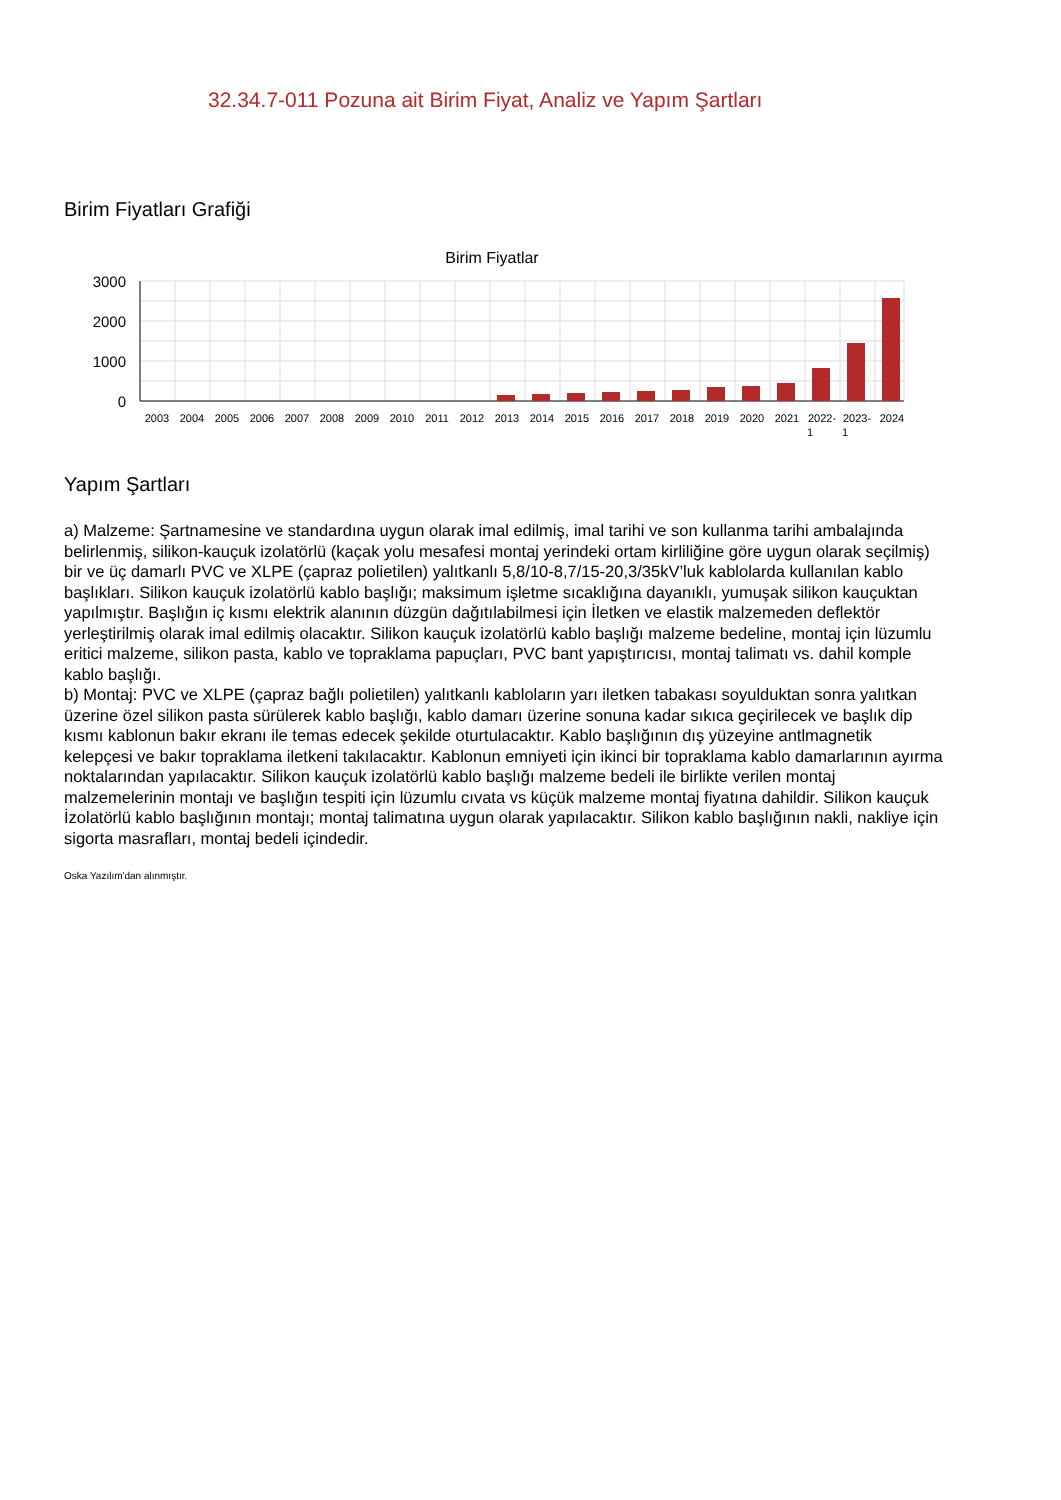32.34.7-011 Pozuna ait Birim Fiyat, Analiz ve Yapım Şartları
Birim Fiyatları Grafiği
Birim Fiyatlar
3000
2000
1000
0
2003
2004
2005
2006
2007
2008
2009
2010
2011
2012
2013
2014
2015
2016
2017
2018
2019
2020
2021
2022-
2023-
2024
1
1
Yapım Şartları
a) Malzeme: Şartnamesine ve standardına uygun olarak imal edilmiş, imal tarihi ve son kullanma tarihi ambalajında belirlenmiş, silikon-kauçuk izolatörlü (kaçak yolu mesafesi montaj yerindeki ortam kirliliğine göre uygun olarak seçilmiş) bir ve üç damarlı PVC ve XLPE (çapraz polietilen) yalıtkanlı 5,8/10-8,7/15-20,3/35kV’luk kablolarda kullanılan kablo başlıkları. Silikon kauçuk izolatörlü kablo başlığı; maksimum işletme sıcaklığına dayanıklı, yumuşak silikon kauçuktan yapılmıştır. Başlığın iç kısmı elektrik alanının düzgün dağıtılabilmesi için İletken ve elastik malzemeden deflektör yerleştirilmiş olarak imal edilmiş olacaktır. Silikon kauçuk izolatörlü kablo başlığı malzeme bedeline, montaj için lüzumlu eritici malzeme, silikon pasta, kablo ve topraklama papuçları, PVC bant yapıştırıcısı, montaj talimatı vs. dahil komple
kablo başlığı.
b) Montaj: PVC ve XLPE (çapraz bağlı polietilen) yalıtkanlı kabloların yarı iletken tabakası soyulduktan sonra yalıtkan üzerine özel silikon pasta sürülerek kablo başlığı, kablo damarı üzerine sonuna kadar sıkıca geçirilecek ve başlık dip kısmı kablonun bakır ekranı ile temas edecek şekilde oturtulacaktır. Kablo başlığının dış yüzeyine antlmagnetik kelepçesi ve bakır topraklama iletkeni takılacaktır. Kablonun emniyeti için ikinci bir topraklama kablo damarlarının ayırma noktalarından yapılacaktır. Silikon kauçuk izolatörlü kablo başlığı malzeme bedeli ile birlikte verilen montaj malzemelerinin montajı ve başlığın tespiti için lüzumlu cıvata vs küçük malzeme montaj fiyatına dahildir. Silikon kauçuk İzolatörlü kablo başlığının montajı; montaj talimatına uygun olarak yapılacaktır. Silikon kablo başlığının nakli, nakliye için sigorta masrafları, montaj bedeli içindedir.
Oska Yazılım'dan alınmıştır.